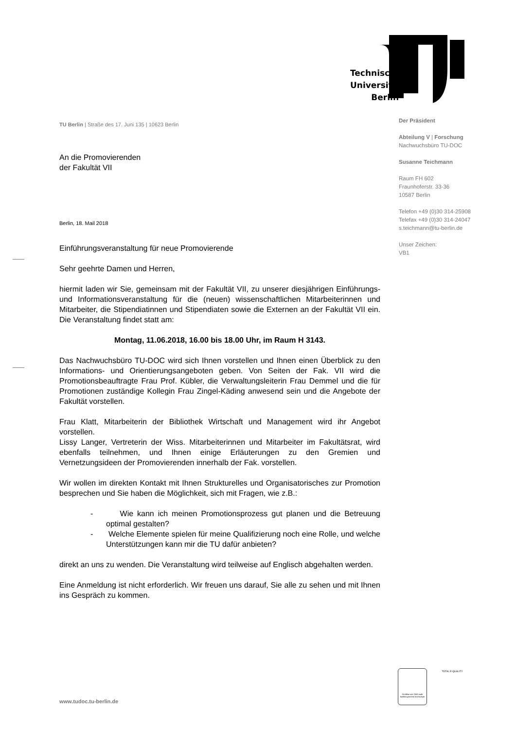Technische
Universität
Berlin
Der Präsident
Abteilung V | Forschung
Nachwuchsbüro TU-DOC
Susanne Teichmann
Raum FH 602
Fraunhoferstr. 33-36
10587 Berlin
Telefon +49 (0)30 314-25908
Telefax +49 (0)30 314-24047
s.teichmann@tu-berlin.de
Unser Zeichen:
VB1
TU Berlin | Straße des 17. Juni 135 | 10623 Berlin
An die Promovierenden
der Fakultät VII
Berlin, 18. Mail 2018
Einführungsveranstaltung für neue Promovierende
Sehr geehrte Damen und Herren,
hiermit laden wir Sie, gemeinsam mit der Fakultät VII, zu unserer diesjährigen Einführungs- und Informationsveranstaltung für die (neuen) wissenschaftlichen Mitarbeiterinnen und Mitarbeiter, die Stipendiatinnen und Stipendiaten sowie die Externen an der Fakultät VII ein. Die Veranstaltung findet statt am:
Montag, 11.06.2018, 16.00 bis 18.00 Uhr, im Raum H 3143.
Das Nachwuchsbüro TU-DOC wird sich Ihnen vorstellen und Ihnen einen Überblick zu den Informations- und Orientierungsangeboten geben. Von Seiten der Fak. VII wird die Promotionsbeauftragte Frau Prof. Kübler, die Verwaltungsleiterin Frau Demmel und die für Promotionen zuständige Kollegin Frau Zingel-Käding anwesend sein und die Angebote der Fakultät vorstellen.
Frau Klatt, Mitarbeiterin der Bibliothek Wirtschaft und Management wird ihr Angebot vorstellen.
Lissy Langer, Vertreterin der Wiss. Mitarbeiterinnen und Mitarbeiter im Fakultätsrat, wird ebenfalls teilnehmen, und Ihnen einige Erläuterungen zu den Gremien und Vernetzungsideen der Promovierenden innerhalb der Fak. vorstellen.
Wir wollen im direkten Kontakt mit Ihnen Strukturelles und Organisatorisches zur Promotion besprechen und Sie haben die Möglichkeit, sich mit Fragen, wie z.B.:
- Wie kann ich meinen Promotionsprozess gut planen und die Betreuung optimal gestalten?
- Welche Elemente spielen für meine Qualifizierung noch eine Rolle, und welche Unterstützungen kann mir die TU dafür anbieten?
direkt an uns zu wenden. Die Veranstaltung wird teilweise auf Englisch abgehalten werden.
Eine Anmeldung ist nicht erforderlich. Wir freuen uns darauf, Sie alle zu sehen und mit Ihnen ins Gespräch zu kommen.
Zertifikat seit 2008 audit familiengerechte hochschule
TOTAL E-QUALITY
www.tudoc.tu-berlin.de